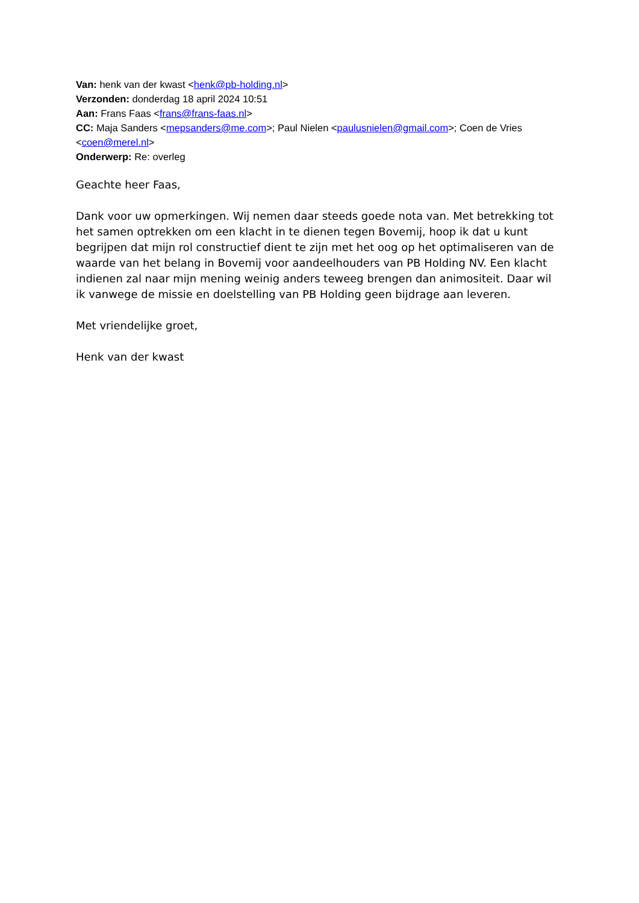Van: henk van der kwast <henk@pb-holding.nl>
Verzonden: donderdag 18 april 2024 10:51
Aan: Frans Faas <frans@frans-faas.nl>
CC: Maja Sanders <mepsanders@me.com>; Paul Nielen <paulusnielen@gmail.com>; Coen de Vries <coen@merel.nl>
Onderwerp: Re: overleg
Geachte heer Faas,
Dank voor uw opmerkingen. Wij nemen daar steeds goede nota van. Met betrekking tot het samen optrekken om een klacht in te dienen tegen Bovemij, hoop ik dat u kunt begrijpen dat mijn rol constructief dient te zijn met het oog op het optimaliseren van de waarde van het belang in Bovemij voor aandeelhouders van PB Holding NV. Een klacht indienen zal naar mijn mening weinig anders teweeg brengen dan animositeit. Daar wil ik vanwege de missie en doelstelling van PB Holding geen bijdrage aan leveren.
Met vriendelijke groet,
Henk van der kwast